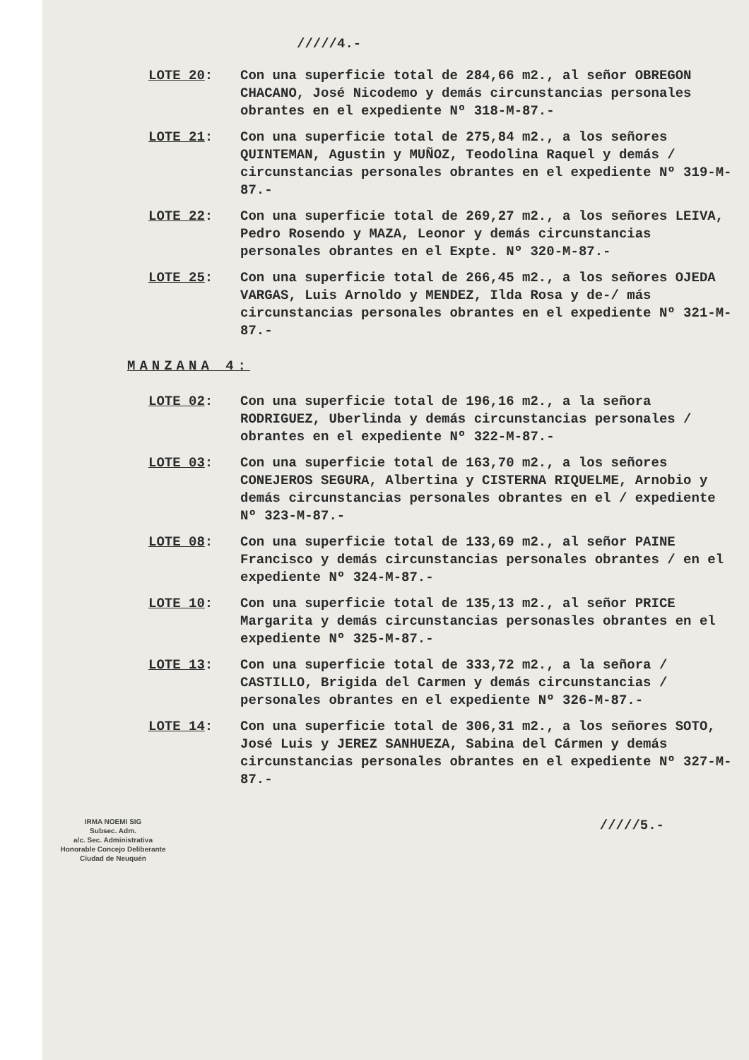/////4.-
LOTE 20: Con una superficie total de 284,66 m2., al señor OBREGON CHACANO, José Nicodemo y demás circunstancias personales obrantes en el expediente Nº 318-M-87.-
LOTE 21: Con una superficie total de 275,84 m2., a los señores QUINTEMAN, Agustin y MUÑOZ, Teodolina Raquel y demás / circunstancias personales obrantes en el expediente Nº 319-M-87.-
LOTE 22: Con una superficie total de 269,27 m2., a los señores LEIVA, Pedro Rosendo y MAZA, Leonor y demás circunstancias personales obrantes en el Expte. Nº 320-M-87.-
LOTE 25: Con una superficie total de 266,45 m2., a los señores OJEDA VARGAS, Luis Arnoldo y MENDEZ, Ilda Rosa y de-/ más circunstancias personales obrantes en el expediente Nº 321-M-87.-
MANZANA 4:
LOTE 02: Con una superficie total de 196,16 m2., a la señora RODRIGUEZ, Uberlinda y demás circunstancias personales / obrantes en el expediente Nº 322-M-87.-
LOTE 03: Con una superficie total de 163,70 m2., a los señores CONEJEROS SEGURA, Albertina y CISTERNA RIQUELME, Arnobio y demás circunstancias personales obrantes en el / expediente Nº 323-M-87.-
LOTE 08: Con una superficie total de 133,69 m2., al señor PAINE Francisco y demás circunstancias personales obrantes / en el expediente Nº 324-M-87.-
LOTE 10: Con una superficie total de 135,13 m2., al señor PRICE Margarita y demás circunstancias personasles obrantes en el expediente Nº 325-M-87.-
LOTE 13: Con una superficie total de 333,72 m2., a la señora / CASTILLO, Brigida del Carmen y demás circunstancias / personales obrantes en el expediente Nº 326-M-87.-
LOTE 14: Con una superficie total de 306,31 m2., a los señores SOTO, José Luis y JEREZ SANHUEZA, Sabina del Cármen y demás circunstancias personales obrantes en el expediente Nº 327-M-87.-
IRMA NOEMI SIG
Subsec. Adm.
a/c. Sec. Administrativa
Honorable Concejo Deliberante
Ciudad de Neuquén
/////5.-